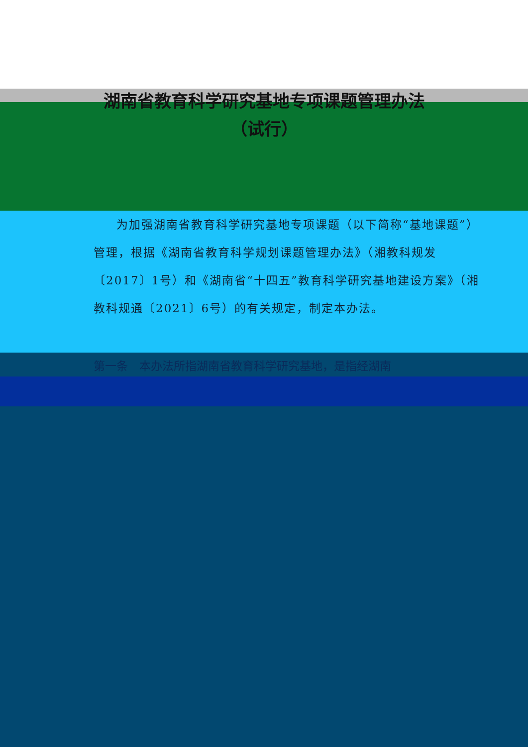湖南省教育科学研究基地专项课题管理办法
（试行）
为加强湖南省教育科学研究基地专项课题（以下简称“基地课题”）管理，根据《湖南省教育科学规划课题管理办法》（湘教科规发〔2017〕1号）和《湖南省“十四五”教育科学研究基地建设方案》（湘教科规通〔2021〕6号）的有关规定，制定本办法。
第一条　本办法所指湖南省教育科学研究基地，是指经湖南